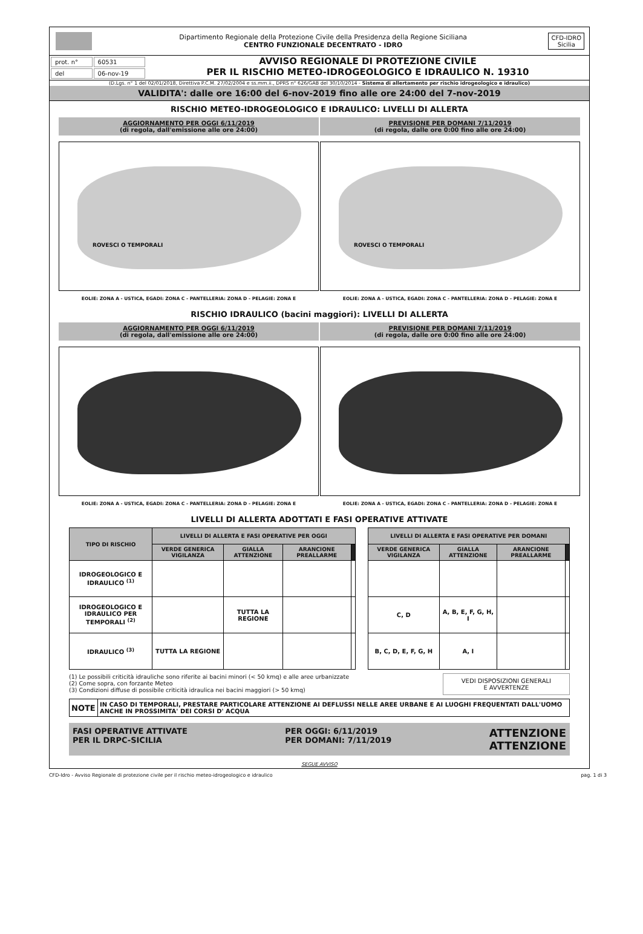Dipartimento Regionale della Protezione Civile della Presidenza della Regione Siciliana
CENTRO FUNZIONALE DECENTRATO - IDRO
CFD-IDRO
Sicilia
| prot. n° | 60531 |
| del | 06-nov-19 |
AVVISO REGIONALE DI PROTEZIONE CIVILE
PER IL RISCHIO METEO-IDROGEOLOGICO E IDRAULICO N. 19310
(D.Lgs. n° 1 del 02/01/2018, Direttiva P.C.M. 27/02/2004 e ss.mm.ii., DPRS n° 626/GAB del 30/10/2014 - Sistema di allertamento per rischio idrogeologico e idraulico)
VALIDITA': dalle ore 16:00 del 6-nov-2019 fino alle ore 24:00 del 7-nov-2019
RISCHIO METEO-IDROGEOLOGICO E IDRAULICO: LIVELLI DI ALLERTA
AGGIORNAMENTO PER OGGI 6/11/2019
(di regola, dall'emissione alle ore 24:00)
ROVESCI O TEMPORALI
EOLIE: ZONA A - USTICA, EGADI: ZONA C - PANTELLERIA: ZONA D - PELAGIE: ZONA E
PREVISIONE PER DOMANI 7/11/2019
(di regola, dalle ore 0:00 fino alle ore 24:00)
ROVESCI O TEMPORALI
EOLIE: ZONA A - USTICA, EGADI: ZONA C - PANTELLERIA: ZONA D - PELAGIE: ZONA E
RISCHIO IDRAULICO (bacini maggiori): LIVELLI DI ALLERTA
AGGIORNAMENTO PER OGGI 6/11/2019
(di regola, dall'emissione alle ore 24:00)
EOLIE: ZONA A - USTICA, EGADI: ZONA C - PANTELLERIA: ZONA D - PELAGIE: ZONA E
PREVISIONE PER DOMANI 7/11/2019
(di regola, dalle ore 0:00 fino alle ore 24:00)
EOLIE: ZONA A - USTICA, EGADI: ZONA C - PANTELLERIA: ZONA D - PELAGIE: ZONA E
LIVELLI DI ALLERTA ADOTTATI E FASI OPERATIVE ATTIVATE
| TIPO DI RISCHIO | LIVELLI DI ALLERTA E FASI OPERATIVE PER OGGI | | | | | LIVELLI DI ALLERTA E FASI OPERATIVE PER DOMANI | | | |
| --- | --- | --- | --- | --- | --- | --- | --- | --- | --- |
| | VERDE GENERICA VIGILANZA | GIALLA ATTENZIONE | ARANCIONE PREALLARME | | | VERDE GENERICA VIGILANZA | GIALLA ATTENZIONE | ARANCIONE PREALLARME | |
| IDROGEOLOGICO E IDRAULICO <sup>(1)</sup> | | | | | | | | | |
| IDROGEOLOGICO E IDRAULICO PER TEMPORALI <sup>(2)</sup> | | TUTTA LA REGIONE | | | | C, D | A, B, E, F, G, H, I | | |
| IDRAULICO <sup>(3)</sup> | TUTTA LA REGIONE | | | | | B, C, D, E, F, G, H | A, I | | |
(1) Le possibili criticità idrauliche sono riferite ai bacini minori (< 50 kmq) e alle aree urbanizzate
(2) Come sopra, con forzante Meteo
(3) Condizioni diffuse di possibile criticità idraulica nei bacini maggiori (> 50 kmq)
VEDI DISPOSIZIONI GENERALI
E AVVERTENZE
| NOTE | IN CASO DI TEMPORALI, PRESTARE PARTICOLARE ATTENZIONE AI DEFLUSSI NELLE AREE URBANE E AI LUOGHI FREQUENTATI DALL'UOMO ANCHE IN PROSSIMITA' DEI CORSI D' ACQUA |
FASI OPERATIVE ATTIVATE
PER IL DRPC-SICILIA
PER OGGI: 6/11/2019
PER DOMANI: 7/11/2019
ATTENZIONE
ATTENZIONE
SEGUE AVVISO
CFD-Idro - Avviso Regionale di protezione civile per il rischio meteo-idrogeologico e idraulico pag. 1 di 3